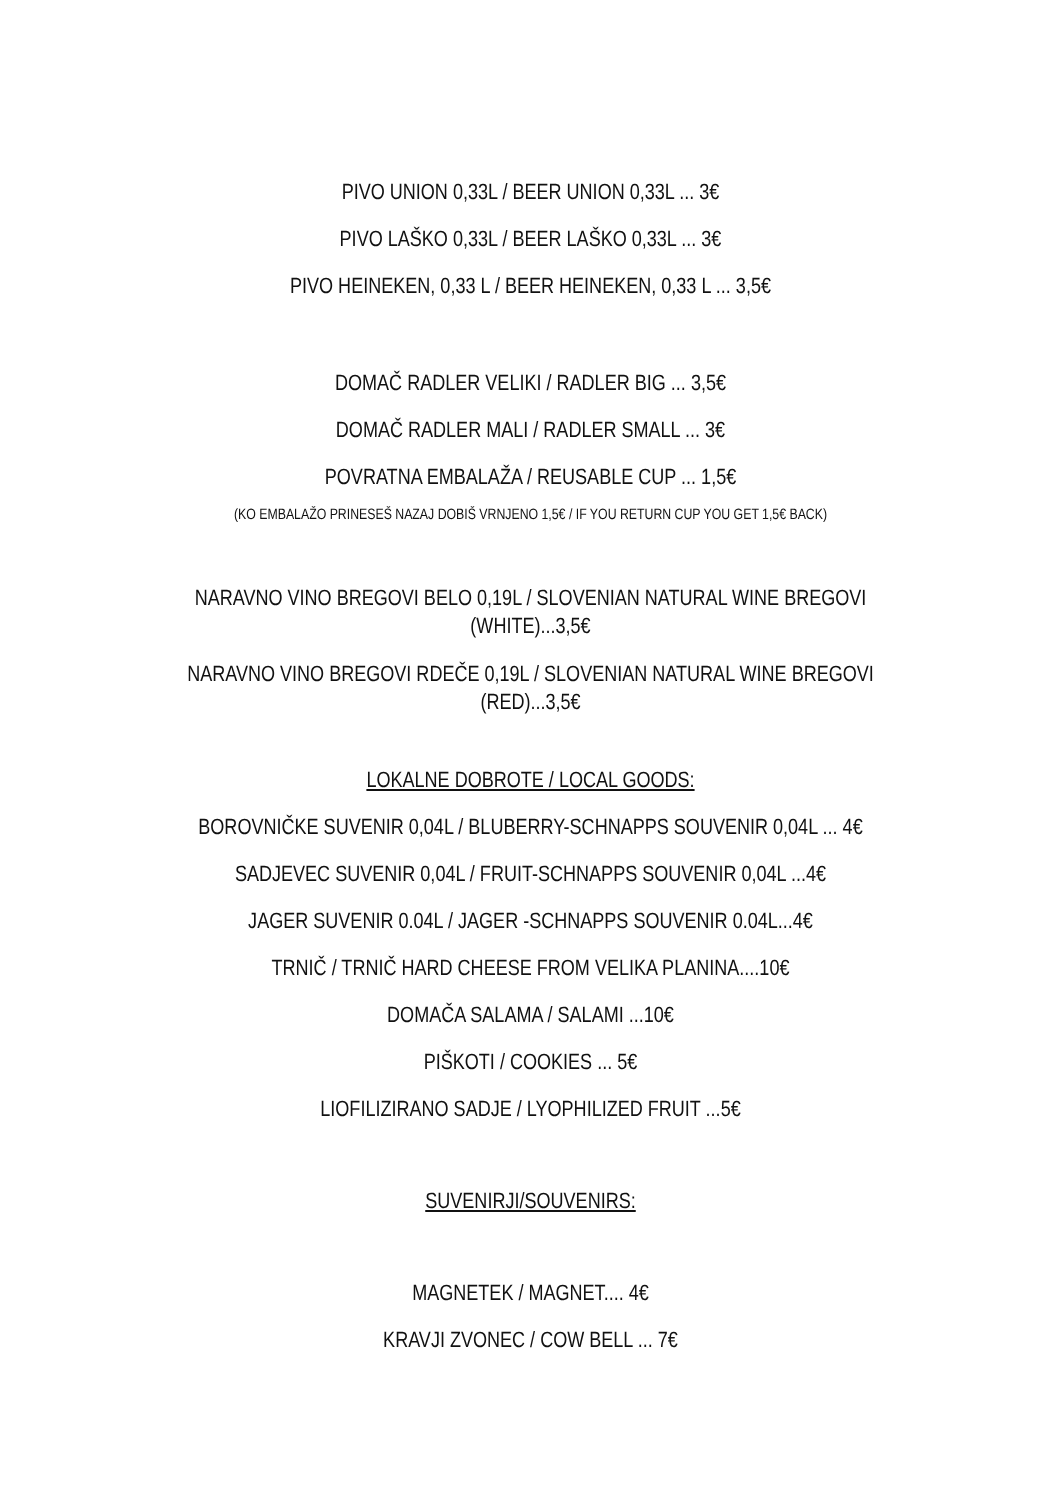PIVO UNION 0,33L / BEER UNION 0,33L ... 3€
PIVO LAŠKO 0,33L / BEER LAŠKO 0,33L ... 3€
PIVO HEINEKEN, 0,33 L / BEER HEINEKEN, 0,33 L ... 3,5€
DOMAČ RADLER VELIKI / RADLER BIG ... 3,5€
DOMAČ RADLER MALI / RADLER SMALL ... 3€
POVRATNA EMBALAŽA / REUSABLE CUP ... 1,5€
(KO EMBALAŽO PRINESEŠ NAZAJ DOBIŠ VRNJENO 1,5€ / IF YOU RETURN CUP YOU GET 1,5€ BACK)
NARAVNO VINO BREGOVI BELO 0,19L / SLOVENIAN NATURAL WINE BREGOVI (WHITE)...3,5€
NARAVNO VINO BREGOVI RDEČE 0,19L / SLOVENIAN NATURAL WINE BREGOVI (RED)...3,5€
LOKALNE DOBROTE / LOCAL GOODS:
BOROVNIČKE SUVENIR 0,04L / BLUBERRY-SCHNAPPS SOUVENIR 0,04L ... 4€
SADJEVEC SUVENIR 0,04L / FRUIT-SCHNAPPS SOUVENIR 0,04L ...4€
JAGER SUVENIR 0.04L / JAGER -SCHNAPPS SOUVENIR 0.04L...4€
TRNIČ / TRNIČ HARD CHEESE FROM VELIKA PLANINA....10€
DOMAČA SALAMA / SALAMI ...10€
PIŠKOTI / COOKIES ... 5€
LIOFILIZIRANO SADJE / LYOPHILIZED FRUIT ...5€
SUVENIRJI/SOUVENIRS:
MAGNETEK / MAGNET.... 4€
KRAVJI ZVONEC / COW BELL ... 7€